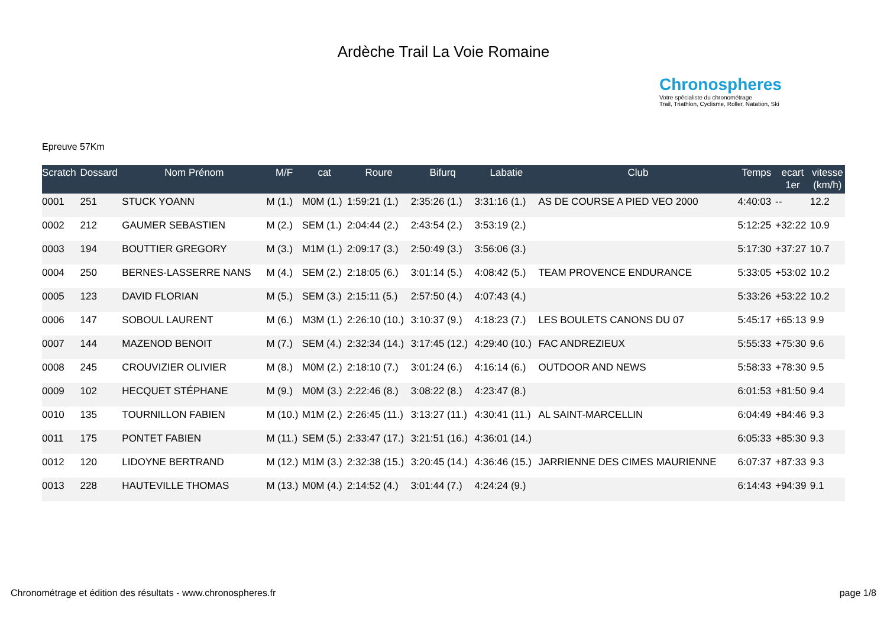Ardèche Trail La Voie Romaine
Chronospheres
Votre spécialiste du chronométrage
Trail, Triathlon, Cyclisme, Roller, Natation, Ski
Epreuve 57Km
| Scratch | Dossard | Nom Prénom | M/F | cat | Roure | Bifurq | Labatie | Club | Temps | ecart 1er | vitesse (km/h) |
| --- | --- | --- | --- | --- | --- | --- | --- | --- | --- | --- | --- |
| 0001 | 251 | STUCK YOANN | M (1.) | M0M (1.) | 1:59:21 (1.) | 2:35:26 (1.) | 3:31:16 (1.) | AS DE COURSE A PIED VEO 2000 | 4:40:03 | -- | 12.2 |
| 0002 | 212 | GAUMER SEBASTIEN | M (2.) | SEM (1.) | 2:04:44 (2.) | 2:43:54 (2.) | 3:53:19 (2.) | | 5:12:25 | +32:22 | 10.9 |
| 0003 | 194 | BOUTTIER GREGORY | M (3.) | M1M (1.) | 2:09:17 (3.) | 2:50:49 (3.) | 3:56:06 (3.) | | 5:17:30 | +37:27 | 10.7 |
| 0004 | 250 | BERNES-LASSERRE NANS | M (4.) | SEM (2.) | 2:18:05 (6.) | 3:01:14 (5.) | 4:08:42 (5.) | TEAM PROVENCE ENDURANCE | 5:33:05 | +53:02 | 10.2 |
| 0005 | 123 | DAVID FLORIAN | M (5.) | SEM (3.) | 2:15:11 (5.) | 2:57:50 (4.) | 4:07:43 (4.) | | 5:33:26 | +53:22 | 10.2 |
| 0006 | 147 | SOBOUL LAURENT | M (6.) | M3M (1.) | 2:26:10 (10.) | 3:10:37 (9.) | 4:18:23 (7.) | LES BOULETS CANONS DU 07 | 5:45:17 | +65:13 | 9.9 |
| 0007 | 144 | MAZENOD BENOIT | M (7.) | SEM (4.) | 2:32:34 (14.) | 3:17:45 (12.) | 4:29:40 (10.) | FAC ANDREZIEUX | 5:55:33 | +75:30 | 9.6 |
| 0008 | 245 | CROUVIZIER OLIVIER | M (8.) | M0M (2.) | 2:18:10 (7.) | 3:01:24 (6.) | 4:16:14 (6.) | OUTDOOR AND NEWS | 5:58:33 | +78:30 | 9.5 |
| 0009 | 102 | HECQUET STÉPHANE | M (9.) | M0M (3.) | 2:22:46 (8.) | 3:08:22 (8.) | 4:23:47 (8.) | | 6:01:53 | +81:50 | 9.4 |
| 0010 | 135 | TOURNILLON FABIEN | M (10.) | M1M (2.) | 2:26:45 (11.) | 3:13:27 (11.) | 4:30:41 (11.) | AL SAINT-MARCELLIN | 6:04:49 | +84:46 | 9.3 |
| 0011 | 175 | PONTET FABIEN | M (11.) | SEM (5.) | 2:33:47 (17.) | 3:21:51 (16.) | 4:36:01 (14.) | | 6:05:33 | +85:30 | 9.3 |
| 0012 | 120 | LIDOYNE BERTRAND | M (12.) | M1M (3.) | 2:32:38 (15.) | 3:20:45 (14.) | 4:36:46 (15.) | JARRIENNE DES CIMES MAURIENNE | 6:07:37 | +87:33 | 9.3 |
| 0013 | 228 | HAUTEVILLE THOMAS | M (13.) | M0M (4.) | 2:14:52 (4.) | 3:01:44 (7.) | 4:24:24 (9.) | | 6:14:43 | +94:39 | 9.1 |
Chronométrage et édition des résultats - www.chronospheres.fr page 1/8